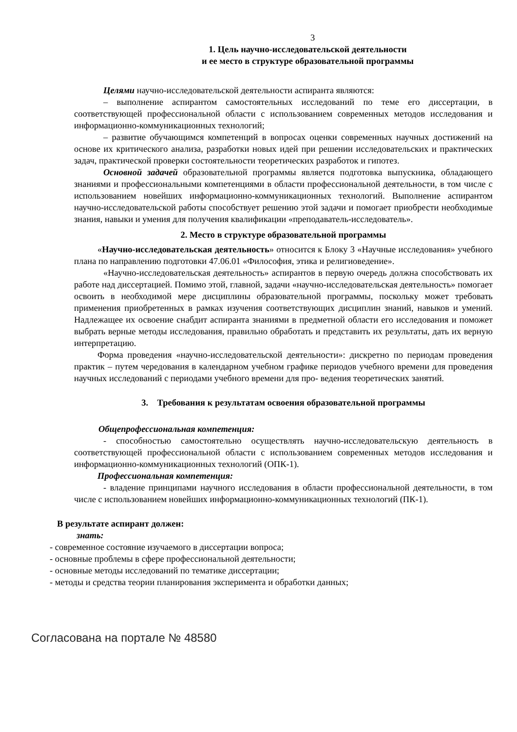3
1. Цель научно-исследовательской деятельности
и ее место в структуре образовательной программы
Целями научно-исследовательской деятельности аспиранта являются:
– выполнение аспирантом самостоятельных исследований по теме его диссертации, в соответствующей профессиональной области с использованием современных методов исследования и информационно-коммуникационных технологий;
– развитие обучающимся компетенций в вопросах оценки современных научных достижений на основе их критического анализа, разработки новых идей при решении исследовательских и практических задач, практической проверки состоятельности теоретических разработок и гипотез.
Основной задачей образовательной программы является подготовка выпускника, обладающего знаниями и профессиональными компетенциями в области профессиональной деятельности, в том числе с использованием новейших информационно-коммуникационных технологий. Выполнение аспирантом научно-исследовательской работы способствует решению этой задачи и помогает приобрести необходимые знания, навыки и умения для получения квалификации «преподаватель-исследователь».
2. Место в структуре образовательной программы
«Научно-исследовательская деятельность» относится к Блоку 3 «Научные исследования» учебного плана по направлению подготовки 47.06.01 «Философия, этика и религиоведение».
«Научно-исследовательская деятельность» аспирантов в первую очередь должна способствовать их работе над диссертацией. Помимо этой, главной, задачи «научно-исследовательская деятельность» помогает освоить в необходимой мере дисциплины образовательной программы, поскольку может требовать применения приобретенных в рамках изучения соответствующих дисциплин знаний, навыков и умений. Надлежащее их освоение снабдит аспиранта знаниями в предметной области его исследования и поможет выбрать верные методы исследования, правильно обработать и представить их результаты, дать их верную интерпретацию.
Форма проведения «научно-исследовательской деятельности»: дискретно по периодам проведения практик – путем чередования в календарном учебном графике периодов учебного времени для проведения научных исследований с периодами учебного времени для про- ведения теоретических занятий.
3. Требования к результатам освоения образовательной программы
Общепрофессиональная компетенция:
- способностью самостоятельно осуществлять научно-исследовательскую деятельность в соответствующей профессиональной области с использованием современных методов исследования и информационно-коммуникационных технологий (ОПК-1).
Профессиональная компетенция:
- владение принципами научного исследования в области профессиональной деятельности, в том числе с использованием новейших информационно-коммуникационных технологий (ПК-1).
В результате аспирант должен:
знать:
- современное состояние изучаемого в диссертации вопроса;
- основные проблемы в сфере профессиональной деятельности;
- основные методы исследований по тематике диссертации;
- методы и средства теории планирования эксперимента и обработки данных;
Согласована на портале № 48580